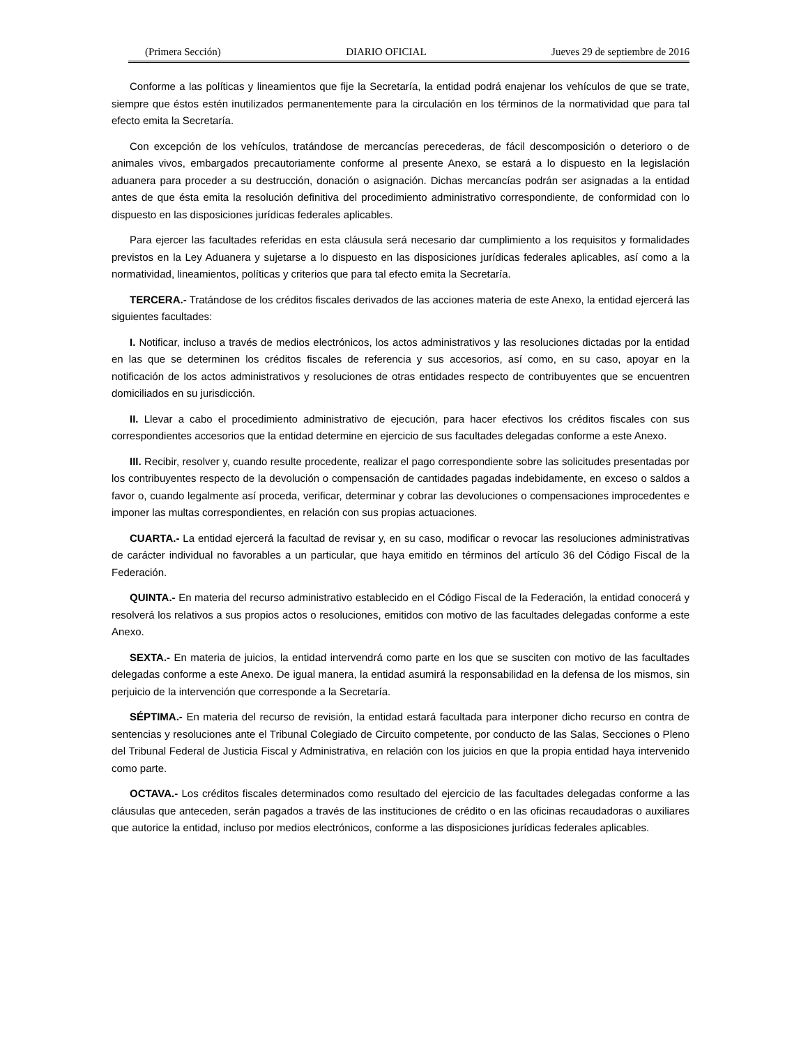(Primera Sección) DIARIO OFICIAL Jueves 29 de septiembre de 2016
Conforme a las políticas y lineamientos que fije la Secretaría, la entidad podrá enajenar los vehículos de que se trate, siempre que éstos estén inutilizados permanentemente para la circulación en los términos de la normatividad que para tal efecto emita la Secretaría.
Con excepción de los vehículos, tratándose de mercancías perecederas, de fácil descomposición o deterioro o de animales vivos, embargados precautoriamente conforme al presente Anexo, se estará a lo dispuesto en la legislación aduanera para proceder a su destrucción, donación o asignación. Dichas mercancías podrán ser asignadas a la entidad antes de que ésta emita la resolución definitiva del procedimiento administrativo correspondiente, de conformidad con lo dispuesto en las disposiciones jurídicas federales aplicables.
Para ejercer las facultades referidas en esta cláusula será necesario dar cumplimiento a los requisitos y formalidades previstos en la Ley Aduanera y sujetarse a lo dispuesto en las disposiciones jurídicas federales aplicables, así como a la normatividad, lineamientos, políticas y criterios que para tal efecto emita la Secretaría.
TERCERA.- Tratándose de los créditos fiscales derivados de las acciones materia de este Anexo, la entidad ejercerá las siguientes facultades:
I. Notificar, incluso a través de medios electrónicos, los actos administrativos y las resoluciones dictadas por la entidad en las que se determinen los créditos fiscales de referencia y sus accesorios, así como, en su caso, apoyar en la notificación de los actos administrativos y resoluciones de otras entidades respecto de contribuyentes que se encuentren domiciliados en su jurisdicción.
II. Llevar a cabo el procedimiento administrativo de ejecución, para hacer efectivos los créditos fiscales con sus correspondientes accesorios que la entidad determine en ejercicio de sus facultades delegadas conforme a este Anexo.
III. Recibir, resolver y, cuando resulte procedente, realizar el pago correspondiente sobre las solicitudes presentadas por los contribuyentes respecto de la devolución o compensación de cantidades pagadas indebidamente, en exceso o saldos a favor o, cuando legalmente así proceda, verificar, determinar y cobrar las devoluciones o compensaciones improcedentes e imponer las multas correspondientes, en relación con sus propias actuaciones.
CUARTA.- La entidad ejercerá la facultad de revisar y, en su caso, modificar o revocar las resoluciones administrativas de carácter individual no favorables a un particular, que haya emitido en términos del artículo 36 del Código Fiscal de la Federación.
QUINTA.- En materia del recurso administrativo establecido en el Código Fiscal de la Federación, la entidad conocerá y resolverá los relativos a sus propios actos o resoluciones, emitidos con motivo de las facultades delegadas conforme a este Anexo.
SEXTA.- En materia de juicios, la entidad intervendrá como parte en los que se susciten con motivo de las facultades delegadas conforme a este Anexo. De igual manera, la entidad asumirá la responsabilidad en la defensa de los mismos, sin perjuicio de la intervención que corresponde a la Secretaría.
SÉPTIMA.- En materia del recurso de revisión, la entidad estará facultada para interponer dicho recurso en contra de sentencias y resoluciones ante el Tribunal Colegiado de Circuito competente, por conducto de las Salas, Secciones o Pleno del Tribunal Federal de Justicia Fiscal y Administrativa, en relación con los juicios en que la propia entidad haya intervenido como parte.
OCTAVA.- Los créditos fiscales determinados como resultado del ejercicio de las facultades delegadas conforme a las cláusulas que anteceden, serán pagados a través de las instituciones de crédito o en las oficinas recaudadoras o auxiliares que autorice la entidad, incluso por medios electrónicos, conforme a las disposiciones jurídicas federales aplicables.